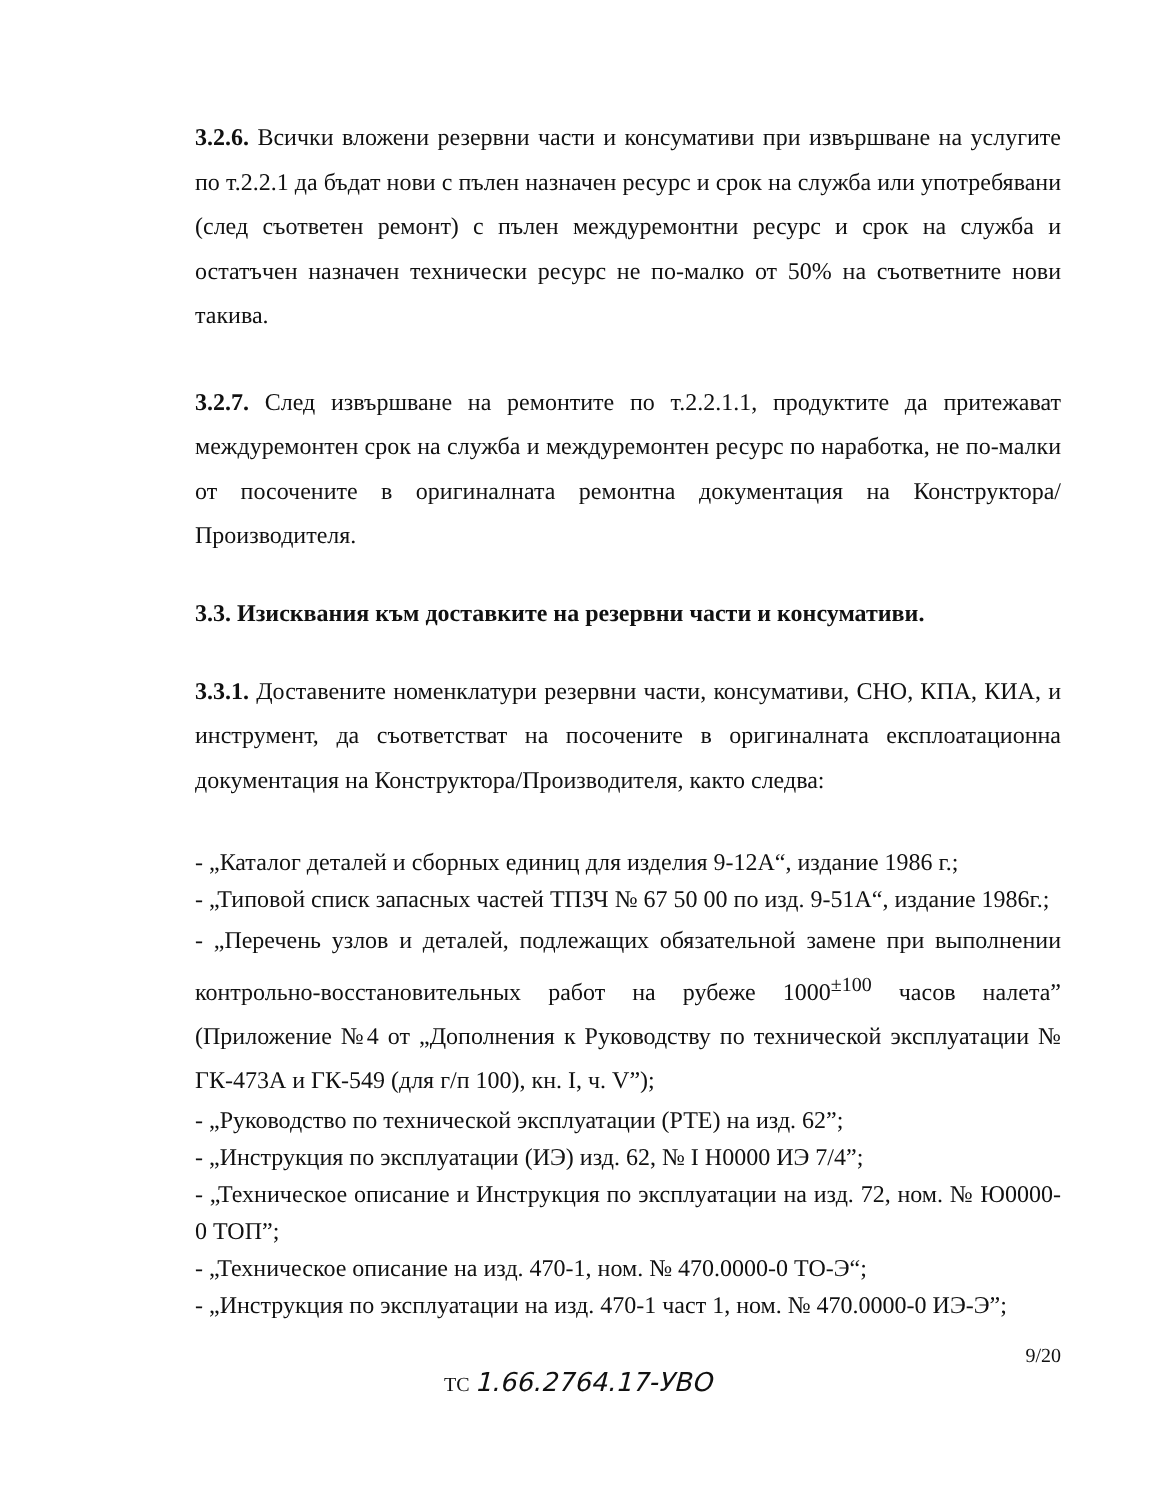3.2.6. Всички вложени резервни части и консумативи при извършване на услугите по т.2.2.1 да бъдат нови с пълен назначен ресурс и срок на служба или употребявани (след съответен ремонт) с пълен междуремонтни ресурс и срок на служба и остатъчен назначен технически ресурс не по-малко от 50% на съответните нови такива.
3.2.7. След извършване на ремонтите по т.2.2.1.1, продуктите да притежават междуремонтен срок на служба и междуремонтен ресурс по наработка, не по-малки от посочените в оригиналната ремонтна документация на Конструктора/Производителя.
3.3. Изисквания към доставките на резервни части и консумативи.
3.3.1. Доставените номенклатури резервни части, консумативи, СНО, КПА, КИА, и инструмент, да съответстват на посочените в оригиналната експлоатационна документация на Конструктора/Производителя, както следва:
- „Каталог деталей и сборных единиц для изделия 9-12А“, издание 1986 г.;
- „Типовой списк запасных частей ТПЗЧ № 67 50 00 по изд. 9-51А“, издание 1986г.;
- „Перечень узлов и деталей, подлежащих обязательной замене при выполнении контрольно-восстановительных работ на рубеже 1000<sup>±100</sup> часов налета” (Приложение №4 от „Дополнения к Руководству по технической эксплуатации № ГК-473А и ГК-549 (для г/п 100), кн. I, ч. V”);
- „Руководство по технической эксплуатации (РТЕ) на изд. 62”;
- „Инструкция по эксплуатации (ИЭ) изд. 62, № I Н0000 ИЭ 7/4”;
- „Техническое описание и Инструкция по эксплуатации на изд. 72, ном. № Ю0000-0 ТОП”;
- „Техническое описание на изд. 470-1, ном. № 470.0000-0 ТО-Э“;
- „Инструкция по эксплуатации на изд. 470-1 част 1, ном. № 470.0000-0 ИЭ-Э”;
9/20
ТС 1.66.2764.17-УВО